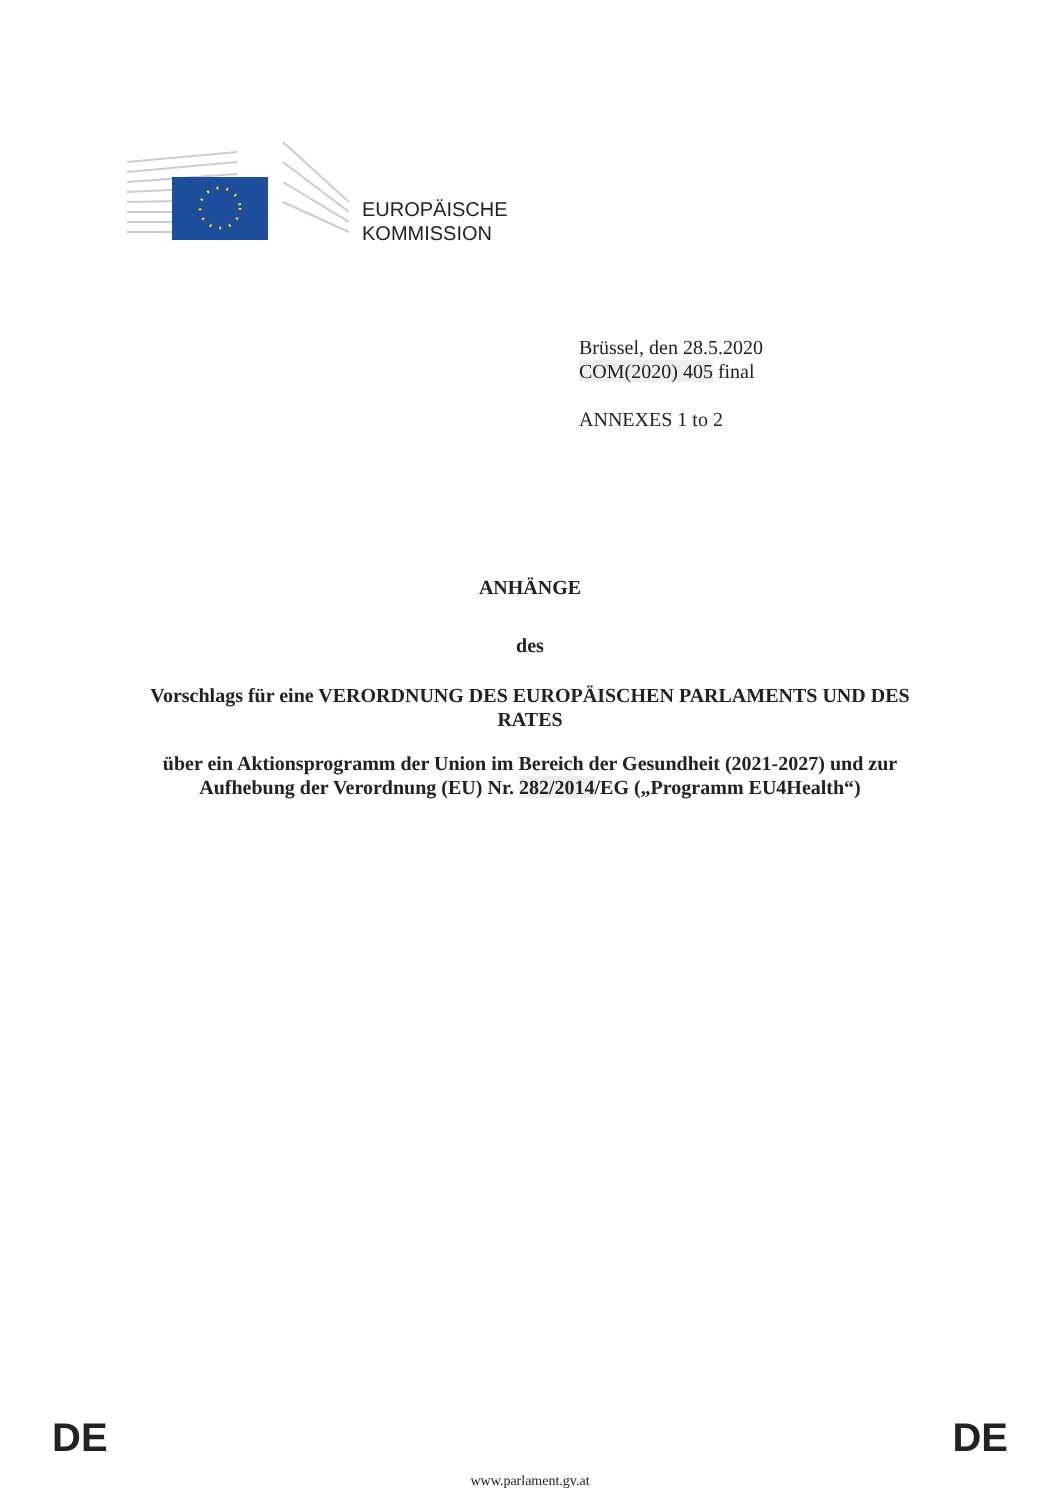EUROPÄISCHE
KOMMISSION
Brüssel, den 28.5.2020
COM(2020) 405 final
ANNEXES 1 to 2
ANHÄNGE
des
Vorschlags für eine VERORDNUNG DES EUROPÄISCHEN PARLAMENTS UND DES RATES
über ein Aktionsprogramm der Union im Bereich der Gesundheit (2021-2027) und zur Aufhebung der Verordnung (EU) Nr. 282/2014/EG („Programm EU4Health“)
DE DE
www.parlament.gv.at